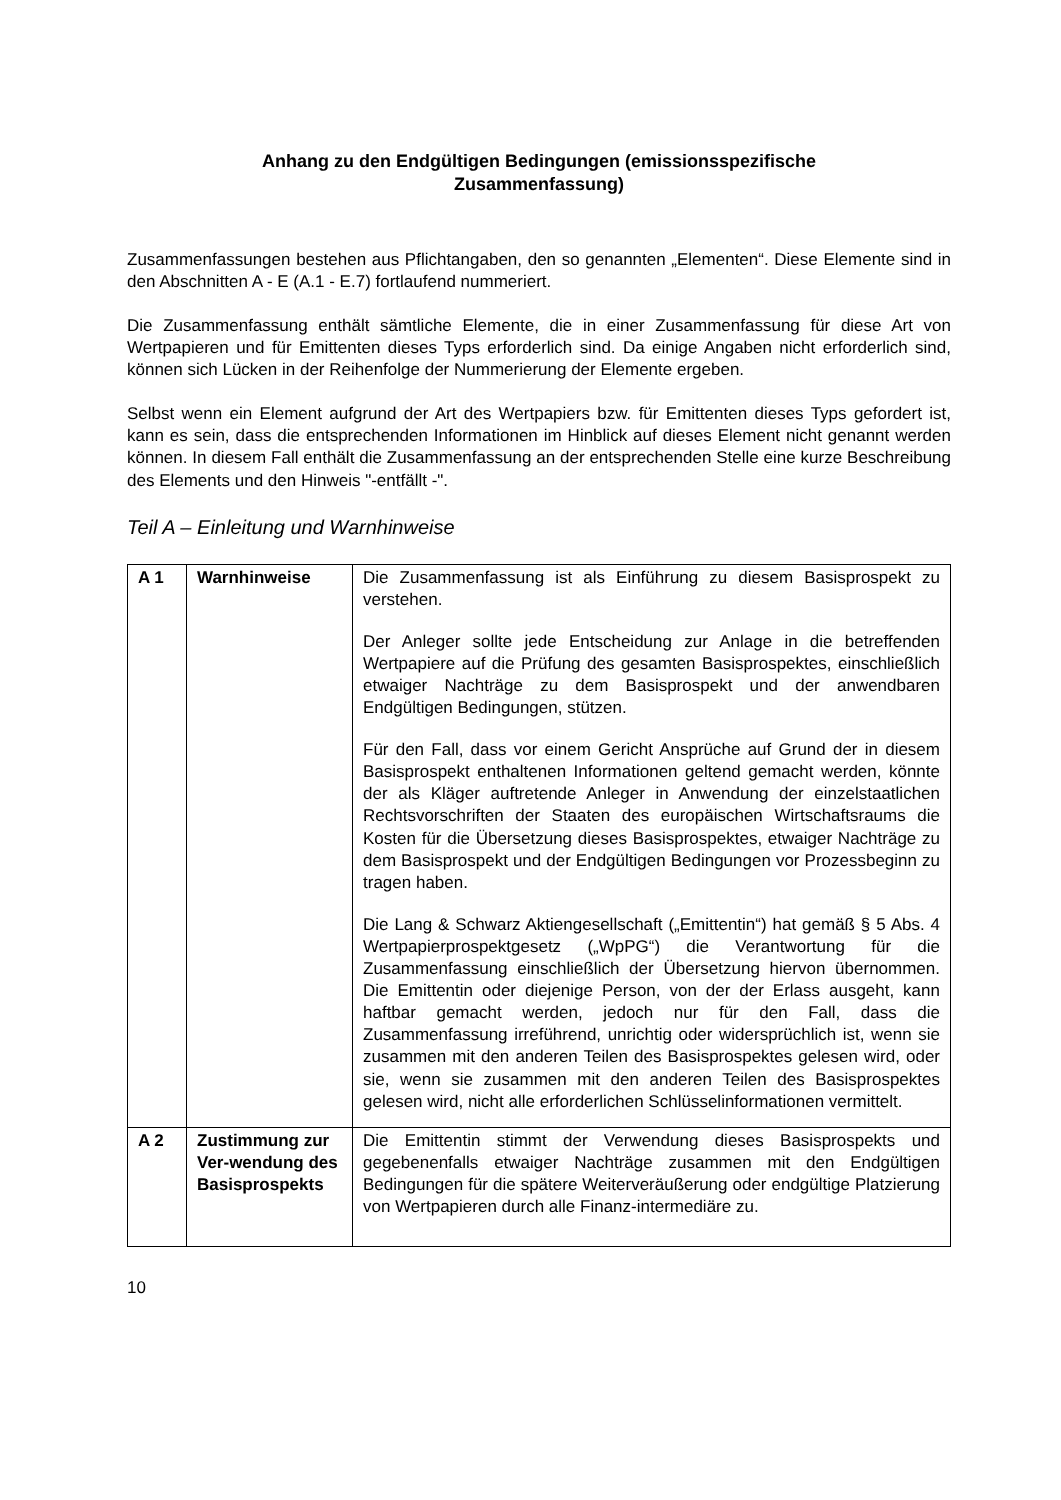Anhang zu den Endgültigen Bedingungen (emissionsspezifische
Zusammenfassung)
Zusammenfassungen bestehen aus Pflichtangaben, den so genannten „Elementen“. Diese Elemente sind in den Abschnitten A - E (A.1 - E.7) fortlaufend nummeriert.
Die Zusammenfassung enthält sämtliche Elemente, die in einer Zusammenfassung für diese Art von Wertpapieren und für Emittenten dieses Typs erforderlich sind. Da einige Angaben nicht erforderlich sind, können sich Lücken in der Reihenfolge der Nummerierung der Elemente ergeben.
Selbst wenn ein Element aufgrund der Art des Wertpapiers bzw. für Emittenten dieses Typs gefordert ist, kann es sein, dass die entsprechenden Informationen im Hinblick auf dieses Element nicht genannt werden können. In diesem Fall enthält die Zusammenfassung an der entsprechenden Stelle eine kurze Beschreibung des Elements und den Hinweis "-entfällt -".
Teil A – Einleitung und Warnhinweise
| A 1 | Warnhinweise | Die Zusammenfassung ist als Einführung zu diesem Basisprospekt zu verstehen. Der Anleger sollte jede Entscheidung zur Anlage in die betreffenden Wertpapiere auf die Prüfung des gesamten Basisprospektes, einschließlich etwaiger Nachträge zu dem Basisprospekt und der anwendbaren Endgültigen Bedingungen, stützen. Für den Fall, dass vor einem Gericht Ansprüche auf Grund der in diesem Basisprospekt enthaltenen Informationen geltend gemacht werden, könnte der als Kläger auftretende Anleger in Anwendung der einzelstaatlichen Rechtsvorschriften der Staaten des europäischen Wirtschaftsraums die Kosten für die Übersetzung dieses Basisprospektes, etwaiger Nachträge zu dem Basisprospekt und der Endgültigen Bedingungen vor Prozessbeginn zu tragen haben. Die Lang & Schwarz Aktiengesellschaft („Emittentin“) hat gemäß § 5 Abs. 4 Wertpapierprospektgesetz („WpPG“) die Verantwortung für die Zusammenfassung einschließlich der Übersetzung hiervon übernommen. Die Emittentin oder diejenige Person, von der der Erlass ausgeht, kann haftbar gemacht werden, jedoch nur für den Fall, dass die Zusammenfassung irreführend, unrichtig oder widersprüchlich ist, wenn sie zusammen mit den anderen Teilen des Basisprospektes gelesen wird, oder sie, wenn sie zusammen mit den anderen Teilen des Basisprospektes gelesen wird, nicht alle erforderlichen Schlüsselinformationen vermittelt. |
| A 2 | Zustimmung zur Ver-wendung des Basisprospekts | Die Emittentin stimmt der Verwendung dieses Basisprospekts und gegebenenfalls etwaiger Nachträge zusammen mit den Endgültigen Bedingungen für die spätere Weiterveräußerung oder endgültige Platzierung von Wertpapieren durch alle Finanz-intermediäre zu. |
10